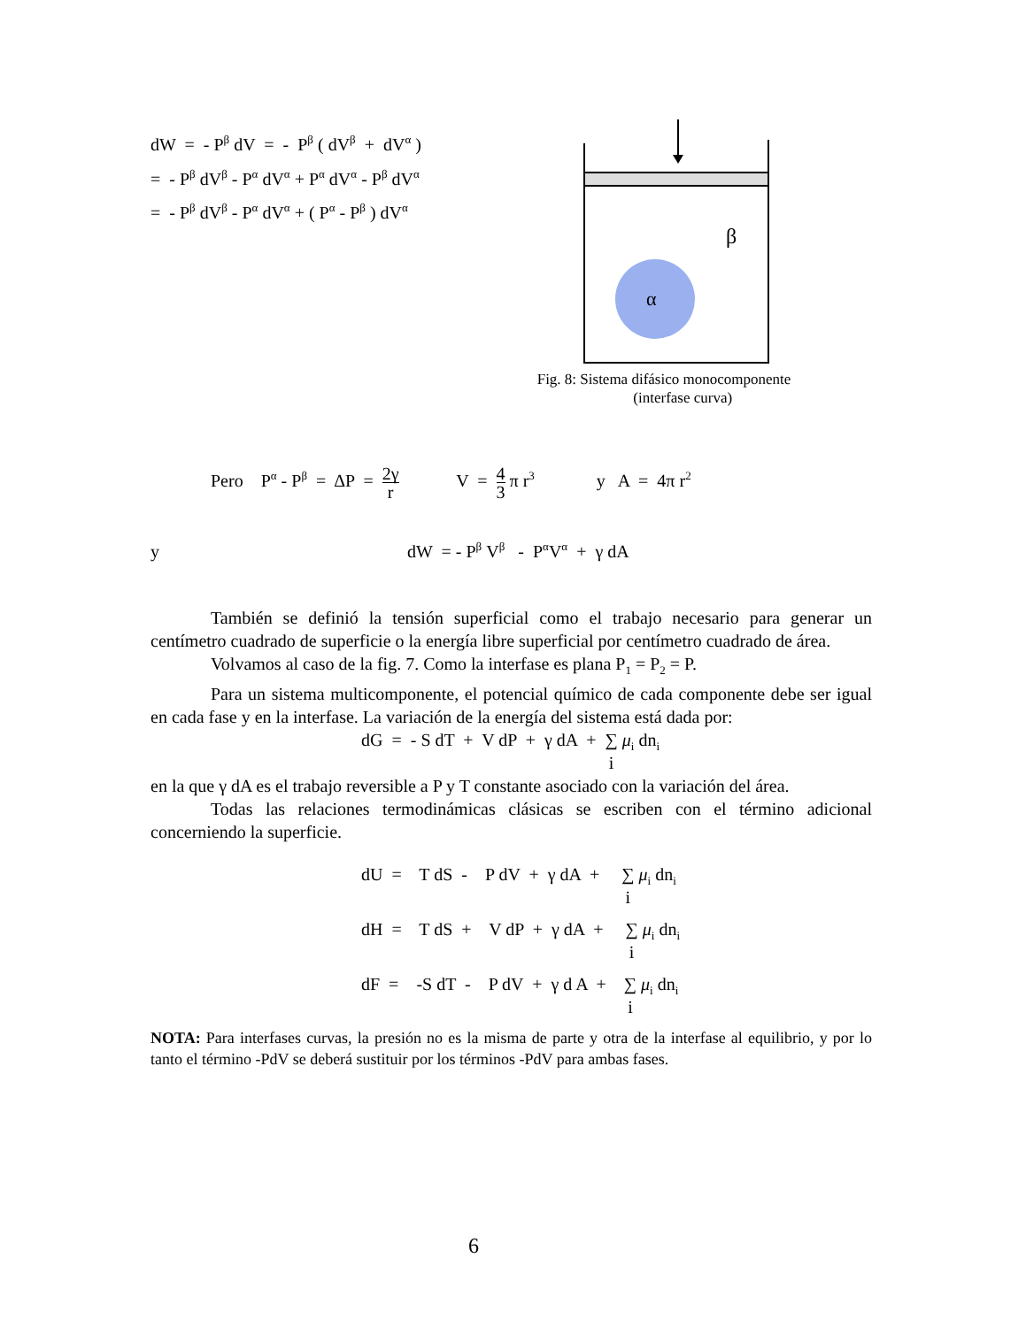dW = - P<sup>β</sup> dV = - P<sup>β</sup> ( dV<sup>β</sup> + dV<sup>α</sup> )
= - P<sup>β</sup> dV<sup>β</sup> - P<sup>α</sup> dV<sup>α</sup> + P<sup>α</sup> dV<sup>α</sup> - P<sup>β</sup> dV<sup>α</sup>
= - P<sup>β</sup> dV<sup>β</sup> - P<sup>α</sup> dV<sup>α</sup> + ( P<sup>α</sup> - P<sup>β</sup> ) dV<sup>α</sup>
β
α
Fig. 8: Sistema difásico monocomponente
(interfase curva)
Pero P<sup>α</sup> - P<sup>β</sup> = ΔP = 2γ r V = 4 3 π r<sup>3</sup> y A = 4π r<sup>2</sup>
y dW = - P<sup>β</sup> V<sup>β</sup> - P<sup>α</sup>V<sup>α</sup> + γ dA
También se definió la tensión superficial como el trabajo necesario para generar un centímetro cuadrado de superficie o la energía libre superficial por centímetro cuadrado de área.
Volvamos al caso de la fig. 7. Como la interfase es plana P<sub>1</sub> = P<sub>2</sub> = P.
Para un sistema multicomponente, el potencial químico de cada componente debe ser igual en cada fase y en la interfase. La variación de la energía del sistema está dada por:
dG = - S dT + V dP + γ dA + ∑ i μ<sub>i</sub> dn<sub>i</sub>
en la que γ dA es el trabajo reversible a P y T constante asociado con la variación del área.
Todas las relaciones termodinámicas clásicas se escriben con el término adicional concerniendo la superficie.
dU = T dS - P dV + γ dA + ∑ i μ<sub>i</sub> dn<sub>i</sub>
dH = T dS + V dP + γ dA + ∑ i μ<sub>i</sub> dn<sub>i</sub>
dF = -S dT - P dV + γ d A + ∑ i μ<sub>i</sub> dn<sub>i</sub>
NOTA: Para interfases curvas, la presión no es la misma de parte y otra de la interfase al equilibrio, y por lo tanto el término -PdV se deberá sustituir por los términos -PdV para ambas fases.
6